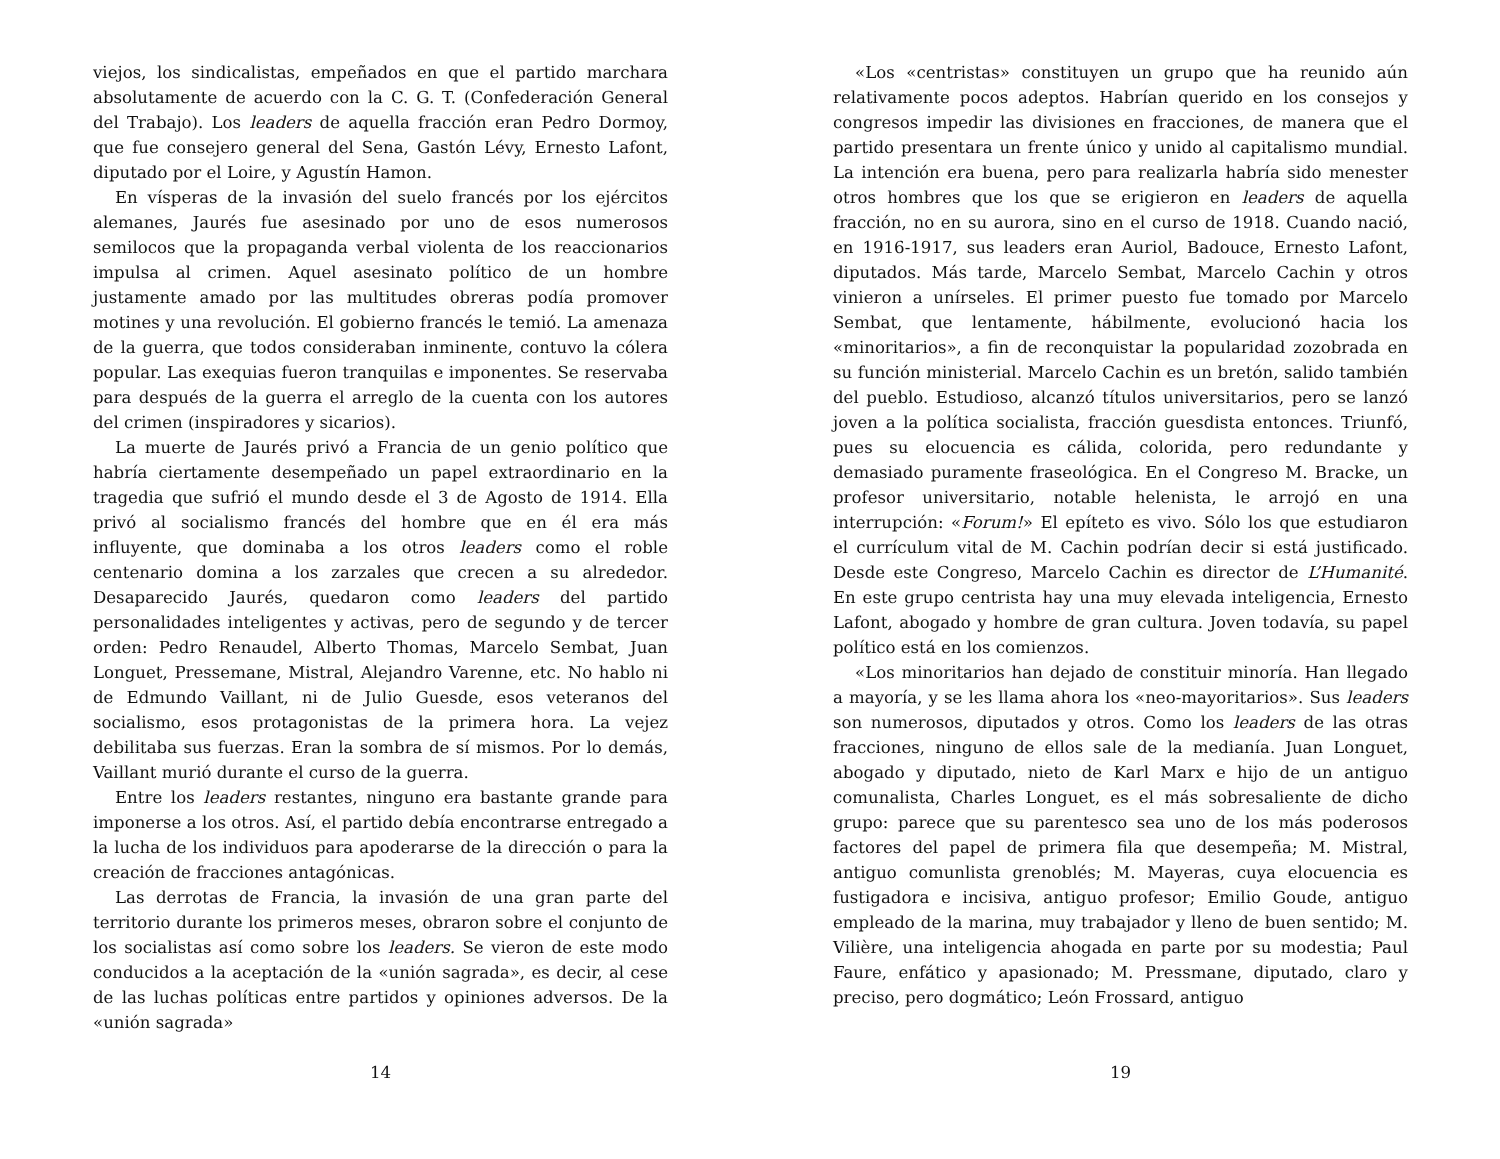viejos, los sindicalistas, empeñados en que el partido marchara absolutamente de acuerdo con la C. G. T. (Confederación General del Trabajo). Los leaders de aquella fracción eran Pedro Dormoy, que fue consejero general del Sena, Gastón Lévy, Ernesto Lafont, diputado por el Loire, y Agustín Hamon.
En vísperas de la invasión del suelo francés por los ejércitos alemanes, Jaurés fue asesinado por uno de esos numerosos semilocos que la propaganda verbal violenta de los reaccionarios impulsa al crimen. Aquel asesinato político de un hombre justamente amado por las multitudes obreras podía promover motines y una revolución. El gobierno francés le temió. La amenaza de la guerra, que todos consideraban inminente, contuvo la cólera popular. Las exequias fueron tranquilas e imponentes. Se reservaba para después de la guerra el arreglo de la cuenta con los autores del crimen (inspiradores y sicarios).
La muerte de Jaurés privó a Francia de un genio político que habría ciertamente desempeñado un papel extraordinario en la tragedia que sufrió el mundo desde el 3 de Agosto de 1914. Ella privó al socialismo francés del hombre que en él era más influyente, que dominaba a los otros leaders como el roble centenario domina a los zarzales que crecen a su alrededor. Desaparecido Jaurés, quedaron como leaders del partido personalidades inteligentes y activas, pero de segundo y de tercer orden: Pedro Renaudel, Alberto Thomas, Marcelo Sembat, Juan Longuet, Pressemane, Mistral, Alejandro Varenne, etc. No hablo ni de Edmundo Vaillant, ni de Julio Guesde, esos veteranos del socialismo, esos protagonistas de la primera hora. La vejez debilitaba sus fuerzas. Eran la sombra de sí mismos. Por lo demás, Vaillant murió durante el curso de la guerra.
Entre los leaders restantes, ninguno era bastante grande para imponerse a los otros. Así, el partido debía encontrarse entregado a la lucha de los individuos para apoderarse de la dirección o para la creación de fracciones antagónicas.
Las derrotas de Francia, la invasión de una gran parte del territorio durante los primeros meses, obraron sobre el conjunto de los socialistas así como sobre los leaders. Se vieron de este modo conducidos a la aceptación de la «unión sagrada», es decir, al cese de las luchas políticas entre partidos y opiniones adversos. De la «unión sagrada»
14
«Los «centristas» constituyen un grupo que ha reunido aún relativamente pocos adeptos. Habrían querido en los consejos y congresos impedir las divisiones en fracciones, de manera que el partido presentara un frente único y unido al capitalismo mundial. La intención era buena, pero para realizarla habría sido menester otros hombres que los que se erigieron en leaders de aquella fracción, no en su aurora, sino en el curso de 1918. Cuando nació, en 1916-1917, sus leaders eran Auriol, Badouce, Ernesto Lafont, diputados. Más tarde, Marcelo Sembat, Marcelo Cachin y otros vinieron a unírseles. El primer puesto fue tomado por Marcelo Sembat, que lentamente, hábilmente, evolucionó hacia los «minoritarios», a fin de reconquistar la popularidad zozobrada en su función ministerial. Marcelo Cachin es un bretón, salido también del pueblo. Estudioso, alcanzó títulos universitarios, pero se lanzó joven a la política socialista, fracción guesdista entonces. Triunfó, pues su elocuencia es cálida, colorida, pero redundante y demasiado puramente fraseológica. En el Congreso M. Bracke, un profesor universitario, notable helenista, le arrojó en una interrupción: «Forum!» El epíteto es vivo. Sólo los que estudiaron el currículum vital de M. Cachin podrían decir si está justificado. Desde este Congreso, Marcelo Cachin es director de L’Humanité. En este grupo centrista hay una muy elevada inteligencia, Ernesto Lafont, abogado y hombre de gran cultura. Joven todavía, su papel político está en los comienzos.
«Los minoritarios han dejado de constituir minoría. Han llegado a mayoría, y se les llama ahora los «neo-mayoritarios». Sus leaders son numerosos, diputados y otros. Como los leaders de las otras fracciones, ninguno de ellos sale de la medianía. Juan Longuet, abogado y diputado, nieto de Karl Marx e hijo de un antiguo comunalista, Charles Longuet, es el más sobresaliente de dicho grupo: parece que su parentesco sea uno de los más poderosos factores del papel de primera fila que desempeña; M. Mistral, antiguo comunlista grenoblés; M. Mayeras, cuya elocuencia es fustigadora e incisiva, antiguo profesor; Emilio Goude, antiguo empleado de la marina, muy trabajador y lleno de buen sentido; M. Vilière, una inteligencia ahogada en parte por su modestia; Paul Faure, enfático y apasionado; M. Pressmane, diputado, claro y preciso, pero dogmático; León Frossard, antiguo
19